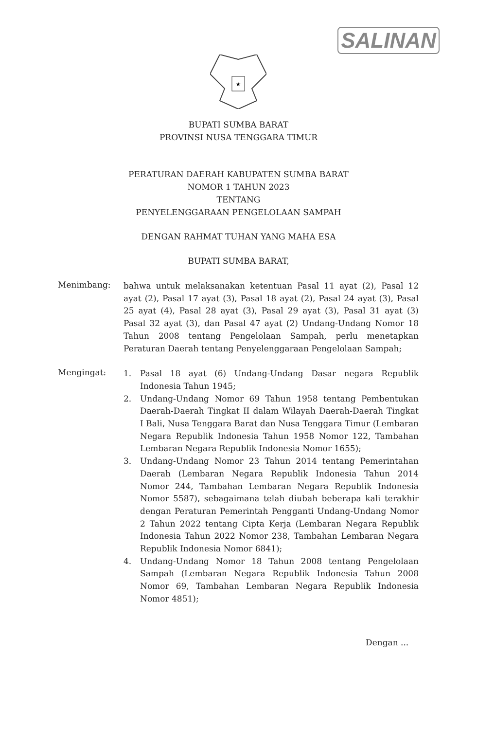SALINAN
★
BUPATI SUMBA BARAT
PROVINSI NUSA TENGGARA TIMUR
PERATURAN DAERAH KABUPATEN SUMBA BARAT
NOMOR 1 TAHUN 2023
TENTANG
PENYELENGGARAAN PENGELOLAAN SAMPAH
DENGAN RAHMAT TUHAN YANG MAHA ESA
BUPATI SUMBA BARAT,
Menimbang:
bahwa untuk melaksanakan ketentuan Pasal 11 ayat (2), Pasal 12 ayat (2), Pasal 17 ayat (3), Pasal 18 ayat (2), Pasal 24 ayat (3), Pasal 25 ayat (4), Pasal 28 ayat (3), Pasal 29 ayat (3), Pasal 31 ayat (3) Pasal 32 ayat (3), dan Pasal 47 ayat (2) Undang-Undang Nomor 18 Tahun 2008 tentang Pengelolaan Sampah, perlu menetapkan Peraturan Daerah tentang Penyelenggaraan Pengelolaan Sampah;
Mengingat:
1. Pasal 18 ayat (6) Undang-Undang Dasar negara Republik Indonesia Tahun 1945;
2. Undang-Undang Nomor 69 Tahun 1958 tentang Pembentukan Daerah-Daerah Tingkat II dalam Wilayah Daerah-Daerah Tingkat I Bali, Nusa Tenggara Barat dan Nusa Tenggara Timur (Lembaran Negara Republik Indonesia Tahun 1958 Nomor 122, Tambahan Lembaran Negara Republik Indonesia Nomor 1655);
3. Undang-Undang Nomor 23 Tahun 2014 tentang Pemerintahan Daerah (Lembaran Negara Republik Indonesia Tahun 2014 Nomor 244, Tambahan Lembaran Negara Republik Indonesia Nomor 5587), sebagaimana telah diubah beberapa kali terakhir dengan Peraturan Pemerintah Pengganti Undang-Undang Nomor 2 Tahun 2022 tentang Cipta Kerja (Lembaran Negara Republik Indonesia Tahun 2022 Nomor 238, Tambahan Lembaran Negara Republik Indonesia Nomor 6841);
4. Undang-Undang Nomor 18 Tahun 2008 tentang Pengelolaan Sampah (Lembaran Negara Republik Indonesia Tahun 2008 Nomor 69, Tambahan Lembaran Negara Republik Indonesia Nomor 4851);
Dengan ...